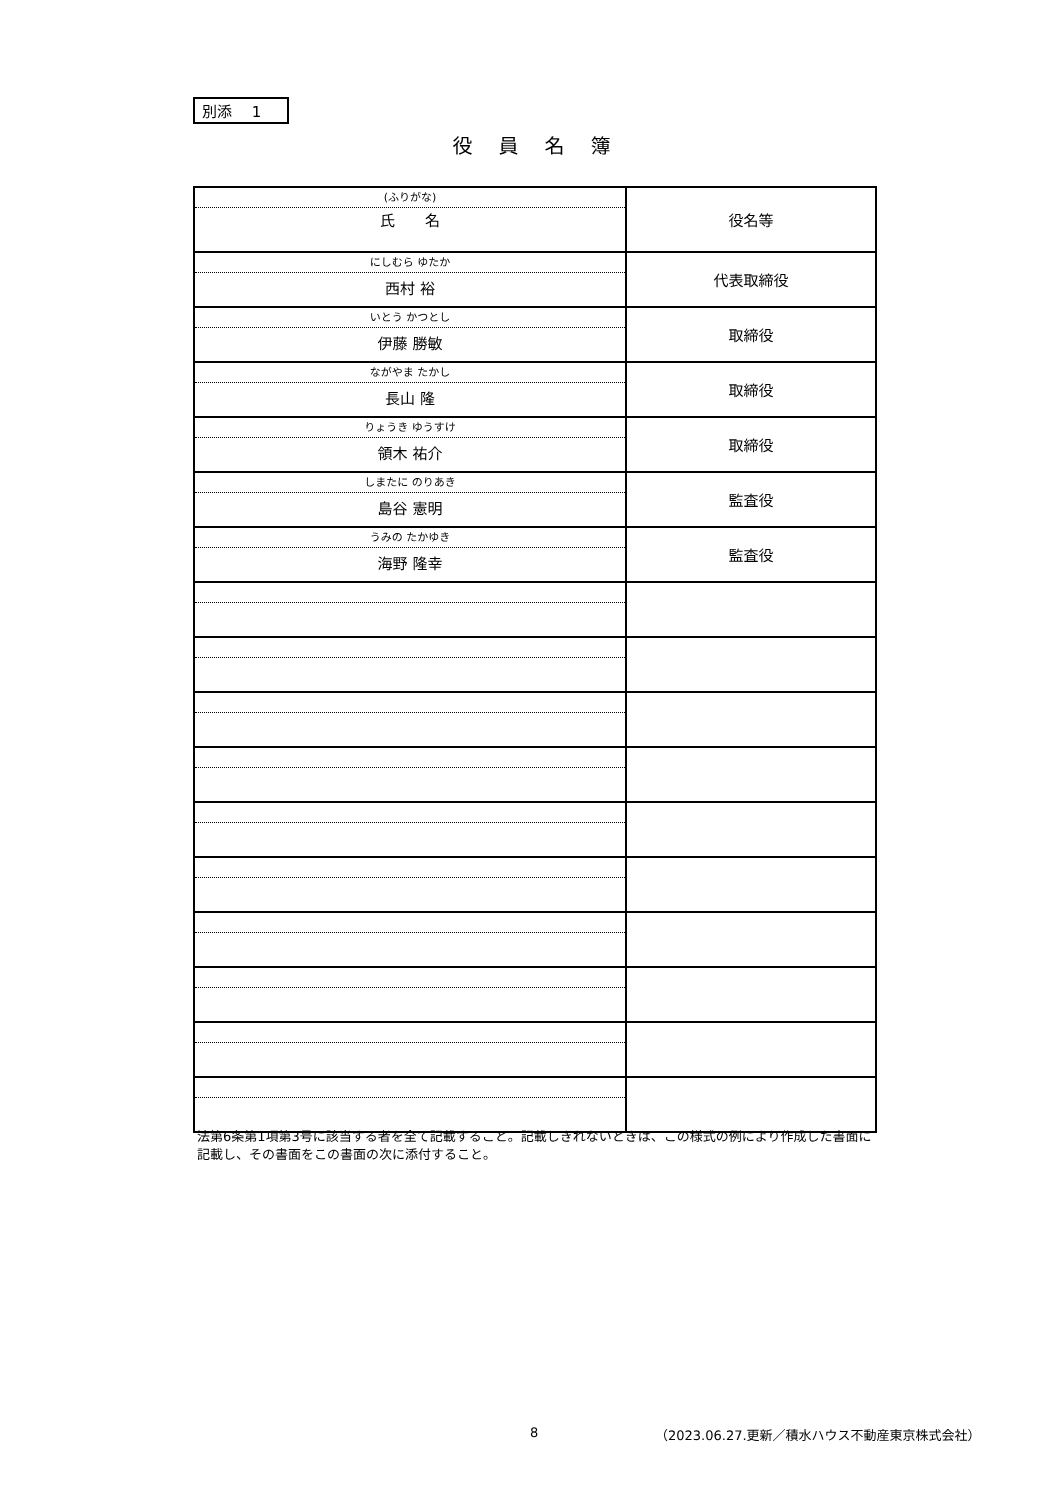別添　 1
役員名簿
| (ふりがな) 氏 名 | 役名等 |
| にしむら ゆたか 西村 裕 | 代表取締役 |
| いとう かつとし 伊藤 勝敏 | 取締役 |
| ながやま たかし 長山 隆 | 取締役 |
| りょうき ゆうすけ 領木 祐介 | 取締役 |
| しまたに のりあき 島谷 憲明 | 監査役 |
| うみの たかゆき 海野 隆幸 | 監査役 |
法第6条第1項第3号に該当する者を全て記載すること。記載しきれないときは、この様式の例により作成した書面に記載し、その書面をこの書面の次に添付すること。
8
（2023.06.27.更新／積水ハウス不動産東京株式会社）